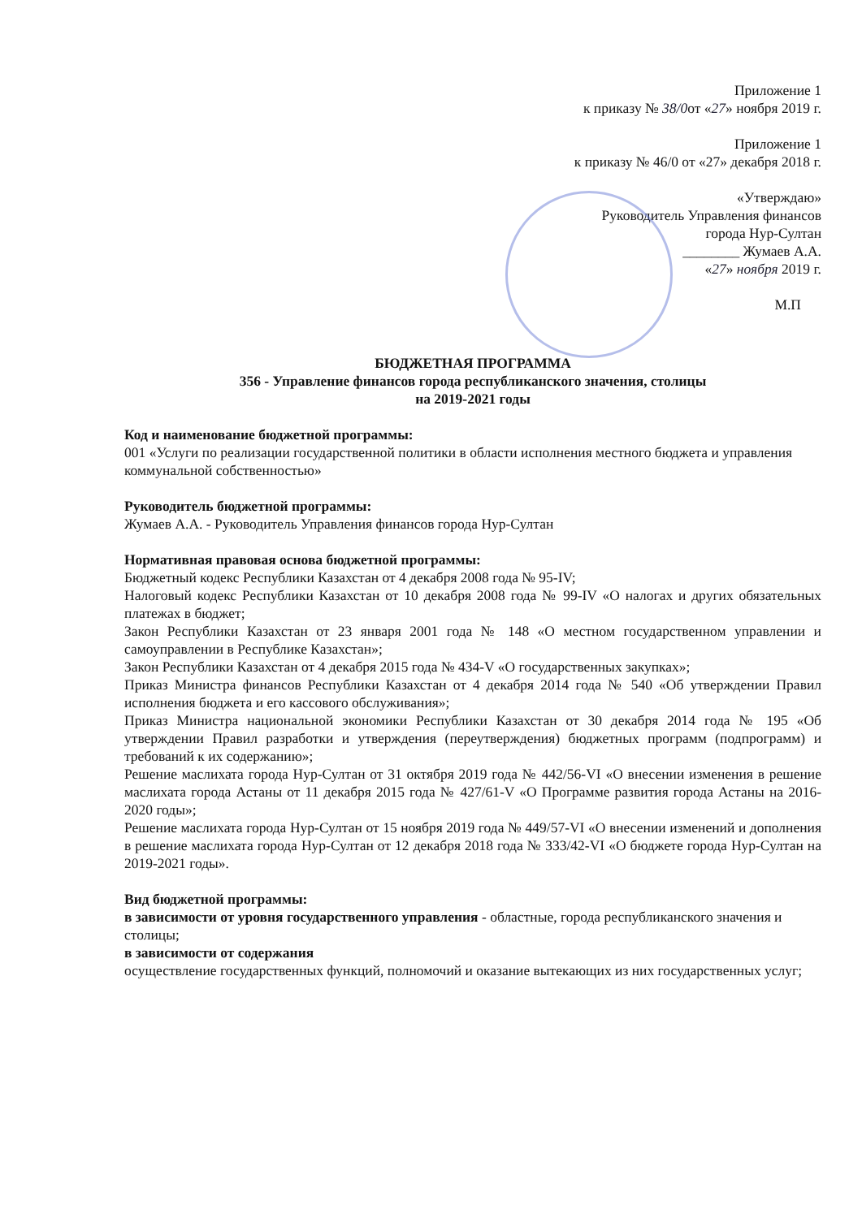Приложение 1
к приказу № 38/0от «27» ноября 2019 г.
Приложение 1
к приказу № 46/0 от «27» декабря 2018 г.
«Утверждаю»
Руководитель Управления финансов
города Нур-Султан
________ Жумаев А.А.
«27» ноября 2019 г.
М.П
БЮДЖЕТНАЯ ПРОГРАММА
356 - Управление финансов города республиканского значения, столицы
на 2019-2021 годы
Код и наименование бюджетной программы:
001 «Услуги по реализации государственной политики в области исполнения местного бюджета и управления коммунальной собственностью»
Руководитель бюджетной программы:
Жумаев А.А. - Руководитель Управления финансов города Нур-Султан
Нормативная правовая основа бюджетной программы:
Бюджетный кодекс Республики Казахстан от 4 декабря 2008 года № 95-IV;
Налоговый кодекс Республики Казахстан от 10 декабря 2008 года № 99-IV «О налогах и других обязательных платежах в бюджет;
Закон Республики Казахстан от 23 января 2001 года № 148 «О местном государственном управлении и самоуправлении в Республике Казахстан»;
Закон Республики Казахстан от 4 декабря 2015 года № 434-V «О государственных закупках»;
Приказ Министра финансов Республики Казахстан от 4 декабря 2014 года № 540 «Об утверждении Правил исполнения бюджета и его кассового обслуживания»;
Приказ Министра национальной экономики Республики Казахстан от 30 декабря 2014 года № 195 «Об утверждении Правил разработки и утверждения (переутверждения) бюджетных программ (подпрограмм) и требований к их содержанию»;
Решение маслихата города Нур-Султан от 31 октября 2019 года № 442/56-VI «О внесении изменения в решение маслихата города Астаны от 11 декабря 2015 года № 427/61-V «О Программе развития города Астаны на 2016-2020 годы»;
Решение маслихата города Нур-Султан от 15 ноября 2019 года № 449/57-VI «О внесении изменений и дополнения в решение маслихата города Нур-Султан от 12 декабря 2018 года № 333/42-VI «О бюджете города Нур-Султан на 2019-2021 годы».
Вид бюджетной программы:
в зависимости от уровня государственного управления - областные, города республиканского значения и столицы;
в зависимости от содержания
осуществление государственных функций, полномочий и оказание вытекающих из них государственных услуг;